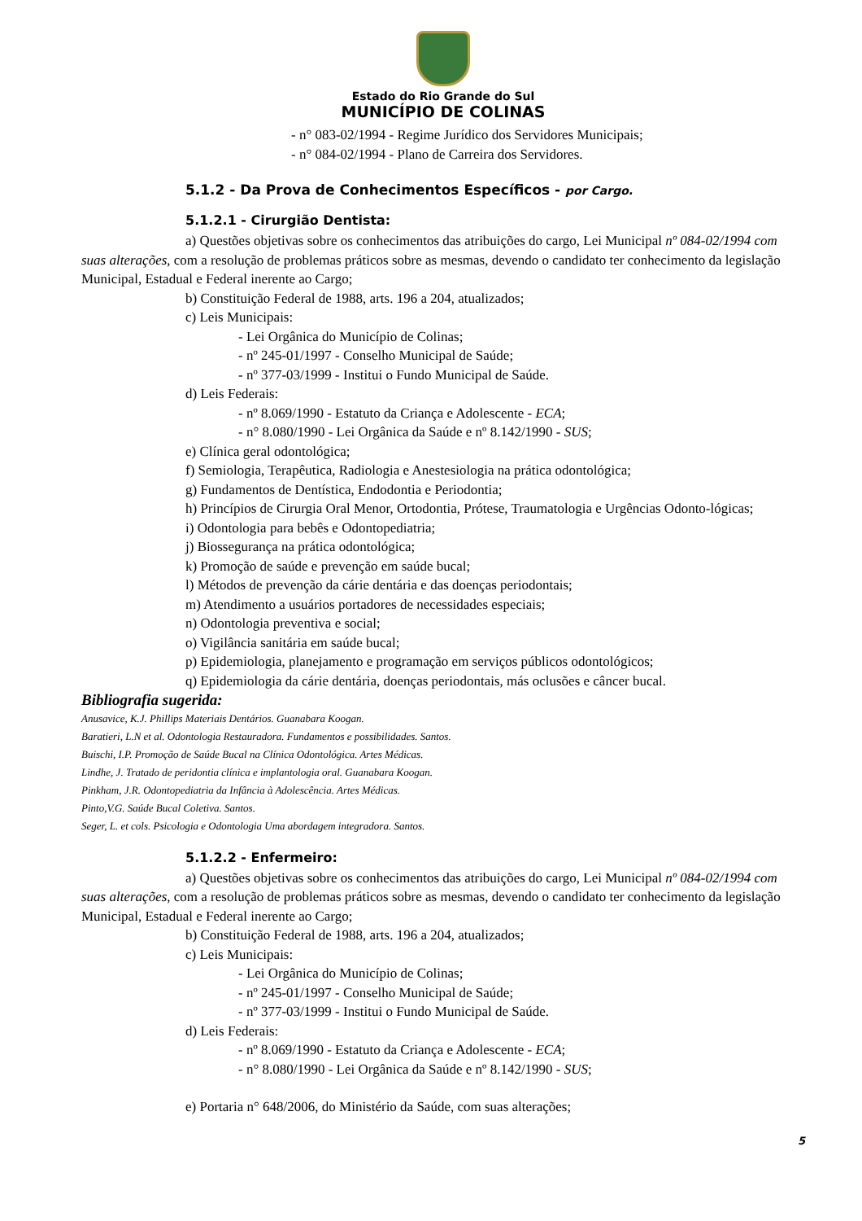Estado do Rio Grande do Sul
MUNICÍPIO DE COLINAS
- n° 083-02/1994 - Regime Jurídico dos Servidores Municipais;
- n° 084-02/1994 - Plano de Carreira dos Servidores.
5.1.2 - Da Prova de Conhecimentos Específicos - por Cargo.
5.1.2.1 - Cirurgião Dentista:
a) Questões objetivas sobre os conhecimentos das atribuições do cargo, Lei Municipal nº 084-02/1994 com suas alterações, com a resolução de problemas práticos sobre as mesmas, devendo o candidato ter conhecimento da legislação Municipal, Estadual e Federal inerente ao Cargo;
b) Constituição Federal de 1988, arts. 196 a 204, atualizados;
c) Leis Municipais:
- Lei Orgânica do Município de Colinas;
- nº 245-01/1997 - Conselho Municipal de Saúde;
- nº 377-03/1999 - Institui o Fundo Municipal de Saúde.
d) Leis Federais:
- nº 8.069/1990 - Estatuto da Criança e Adolescente - ECA;
- n° 8.080/1990 - Lei Orgânica da Saúde e nº 8.142/1990 - SUS;
e) Clínica geral odontológica;
f) Semiologia, Terapêutica, Radiologia e Anestesiologia na prática odontológica;
g) Fundamentos de Dentística, Endodontia e Periodontia;
h) Princípios de Cirurgia Oral Menor, Ortodontia, Prótese, Traumatologia e Urgências Odonto-lógicas;
i) Odontologia para bebês e Odontopediatria;
j) Biossegurança na prática odontológica;
k) Promoção de saúde e prevenção em saúde bucal;
l) Métodos de prevenção da cárie dentária e das doenças periodontais;
m) Atendimento a usuários portadores de necessidades especiais;
n) Odontologia preventiva e social;
o) Vigilância sanitária em saúde bucal;
p) Epidemiologia, planejamento e programação em serviços públicos odontológicos;
q) Epidemiologia da cárie dentária, doenças periodontais, más oclusões e câncer bucal.
Bibliografia sugerida:
Anusavice, K.J. Phillips Materiais Dentários. Guanabara Koogan.
Baratieri, L.N et al. Odontologia Restauradora. Fundamentos e possibilidades. Santos.
Buischi, I.P. Promoção de Saúde Bucal na Clínica Odontológica. Artes Médicas.
Lindhe, J. Tratado de peridontia clínica e implantologia oral. Guanabara Koogan.
Pinkham, J.R. Odontopediatria da Infância à Adolescência. Artes Médicas.
Pinto,V.G. Saúde Bucal Coletiva. Santos.
Seger, L. et cols. Psicologia e Odontologia Uma abordagem integradora. Santos.
5.1.2.2 - Enfermeiro:
a) Questões objetivas sobre os conhecimentos das atribuições do cargo, Lei Municipal nº 084-02/1994 com suas alterações, com a resolução de problemas práticos sobre as mesmas, devendo o candidato ter conhecimento da legislação Municipal, Estadual e Federal inerente ao Cargo;
b) Constituição Federal de 1988, arts. 196 a 204, atualizados;
c) Leis Municipais:
- Lei Orgânica do Município de Colinas;
- nº 245-01/1997 - Conselho Municipal de Saúde;
- nº 377-03/1999 - Institui o Fundo Municipal de Saúde.
d) Leis Federais:
- nº 8.069/1990 - Estatuto da Criança e Adolescente - ECA;
- n° 8.080/1990 - Lei Orgânica da Saúde e nº 8.142/1990 - SUS;
e) Portaria n° 648/2006, do Ministério da Saúde, com suas alterações;
5